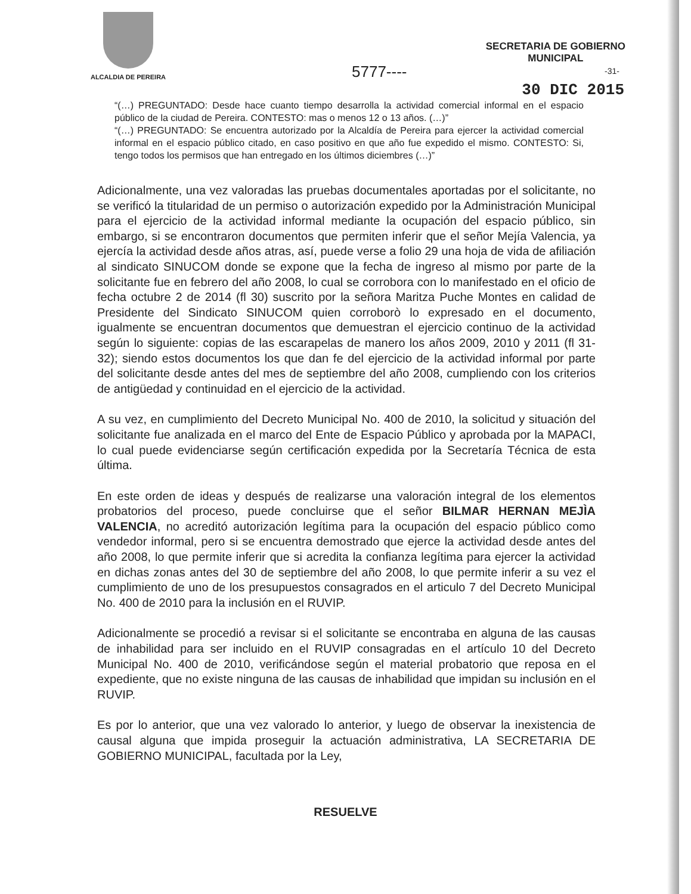ALCALDIA DE PEREIRA
SECRETARIA DE GOBIERNO
MUNICIPAL
5777---- -31-
30 DIC 2015
“(…) PREGUNTADO: Desde hace cuanto tiempo desarrolla la actividad comercial informal en el espacio público de la ciudad de Pereira. CONTESTO: mas o menos 12 o 13 años. (…)”
“(…) PREGUNTADO: Se encuentra autorizado por la Alcaldía de Pereira para ejercer la actividad comercial informal en el espacio público citado, en caso positivo en que año fue expedido el mismo. CONTESTO: Si, tengo todos los permisos que han entregado en los últimos diciembres (…)”
Adicionalmente, una vez valoradas las pruebas documentales aportadas por el solicitante, no se verificó la titularidad de un permiso o autorización expedido por la Administración Municipal para el ejercicio de la actividad informal mediante la ocupación del espacio público, sin embargo, si se encontraron documentos que permiten inferir que el señor Mejía Valencia, ya ejercía la actividad desde años atras, así, puede verse a folio 29 una hoja de vida de afiliación al sindicato SINUCOM donde se expone que la fecha de ingreso al mismo por parte de la solicitante fue en febrero del año 2008, lo cual se corrobora con lo manifestado en el oficio de fecha octubre 2 de 2014 (fl 30) suscrito por la señora Maritza Puche Montes en calidad de Presidente del Sindicato SINUCOM quien corroborò lo expresado en el documento, igualmente se encuentran documentos que demuestran el ejercicio continuo de la actividad según lo siguiente: copias de las escarapelas de manero los años 2009, 2010 y 2011 (fl 31-32); siendo estos documentos los que dan fe del ejercicio de la actividad informal por parte del solicitante desde antes del mes de septiembre del año 2008, cumpliendo con los criterios de antigüedad y continuidad en el ejercicio de la actividad.
A su vez, en cumplimiento del Decreto Municipal No. 400 de 2010, la solicitud y situación del solicitante fue analizada en el marco del Ente de Espacio Público y aprobada por la MAPACI, lo cual puede evidenciarse según certificación expedida por la Secretaría Técnica de esta última.
En este orden de ideas y después de realizarse una valoración integral de los elementos probatorios del proceso, puede concluirse que el señor BILMAR HERNAN MEJÌA VALENCIA, no acreditó autorización legítima para la ocupación del espacio público como vendedor informal, pero si se encuentra demostrado que ejerce la actividad desde antes del año 2008, lo que permite inferir que si acredita la confianza legítima para ejercer la actividad en dichas zonas antes del 30 de septiembre del año 2008, lo que permite inferir a su vez el cumplimiento de uno de los presupuestos consagrados en el articulo 7 del Decreto Municipal No. 400 de 2010 para la inclusión en el RUVIP.
Adicionalmente se procedió a revisar si el solicitante se encontraba en alguna de las causas de inhabilidad para ser incluido en el RUVIP consagradas en el artículo 10 del Decreto Municipal No. 400 de 2010, verificándose según el material probatorio que reposa en el expediente, que no existe ninguna de las causas de inhabilidad que impidan su inclusión en el RUVIP.
Es por lo anterior, que una vez valorado lo anterior, y luego de observar la inexistencia de causal alguna que impida proseguir la actuación administrativa, LA SECRETARIA DE GOBIERNO MUNICIPAL, facultada por la Ley,
RESUELVE